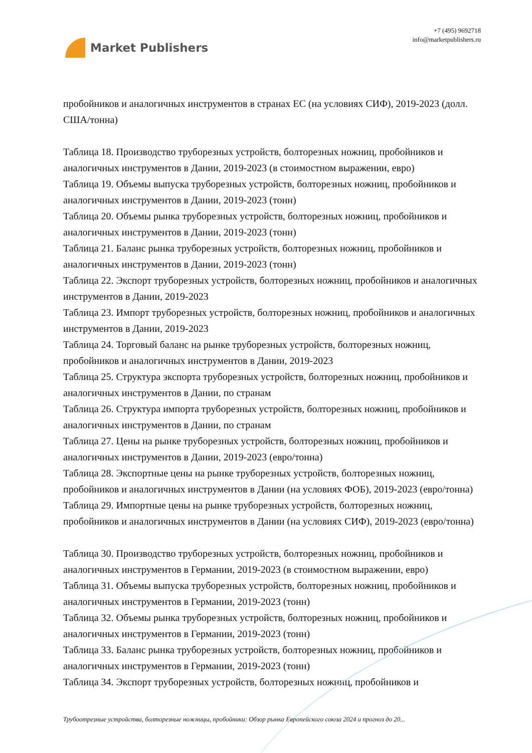Market Publishers
+7 (495) 9692718
info@marketpublishers.ru
пробойников и аналогичных инструментов в странах ЕС (на условиях СИФ), 2019-2023 (долл. США/тонна)
Таблица 18. Производство труборезных устройств, болторезных ножниц, пробойников и аналогичных инструментов в Дании, 2019-2023 (в стоимостном выражении, евро)
Таблица 19. Объемы выпуска труборезных устройств, болторезных ножниц, пробойников и аналогичных инструментов в Дании, 2019-2023 (тонн)
Таблица 20. Объемы рынка труборезных устройств, болторезных ножниц, пробойников и аналогичных инструментов в Дании, 2019-2023 (тонн)
Таблица 21. Баланс рынка труборезных устройств, болторезных ножниц, пробойников и аналогичных инструментов в Дании, 2019-2023 (тонн)
Таблица 22. Экспорт труборезных устройств, болторезных ножниц, пробойников и аналогичных инструментов в Дании, 2019-2023
Таблица 23. Импорт труборезных устройств, болторезных ножниц, пробойников и аналогичных инструментов в Дании, 2019-2023
Таблица 24. Торговый баланс на рынке труборезных устройств, болторезных ножниц, пробойников и аналогичных инструментов в Дании, 2019-2023
Таблица 25. Структура экспорта труборезных устройств, болторезных ножниц, пробойников и аналогичных инструментов в Дании, по странам
Таблица 26. Структура импорта труборезных устройств, болторезных ножниц, пробойников и аналогичных инструментов в Дании, по странам
Таблица 27. Цены на рынке труборезных устройств, болторезных ножниц, пробойников и аналогичных инструментов в Дании, 2019-2023 (евро/тонна)
Таблица 28. Экспортные цены на рынке труборезных устройств, болторезных ножниц, пробойников и аналогичных инструментов в Дании (на условиях ФОБ), 2019-2023 (евро/тонна)
Таблица 29. Импортные цены на рынке труборезных устройств, болторезных ножниц, пробойников и аналогичных инструментов в Дании (на условиях СИФ), 2019-2023 (евро/тонна)
Таблица 30. Производство труборезных устройств, болторезных ножниц, пробойников и аналогичных инструментов в Германии, 2019-2023 (в стоимостном выражении, евро)
Таблица 31. Объемы выпуска труборезных устройств, болторезных ножниц, пробойников и аналогичных инструментов в Германии, 2019-2023 (тонн)
Таблица 32. Объемы рынка труборезных устройств, болторезных ножниц, пробойников и аналогичных инструментов в Германии, 2019-2023 (тонн)
Таблица 33. Баланс рынка труборезных устройств, болторезных ножниц, пробойников и аналогичных инструментов в Германии, 2019-2023 (тонн)
Таблица 34. Экспорт труборезных устройств, болторезных ножниц, пробойников и
Трубоотрезные устройства, болторезные ножницы, пробойники: Обзор рынка Европейского союза 2024 и прогноз до 20...